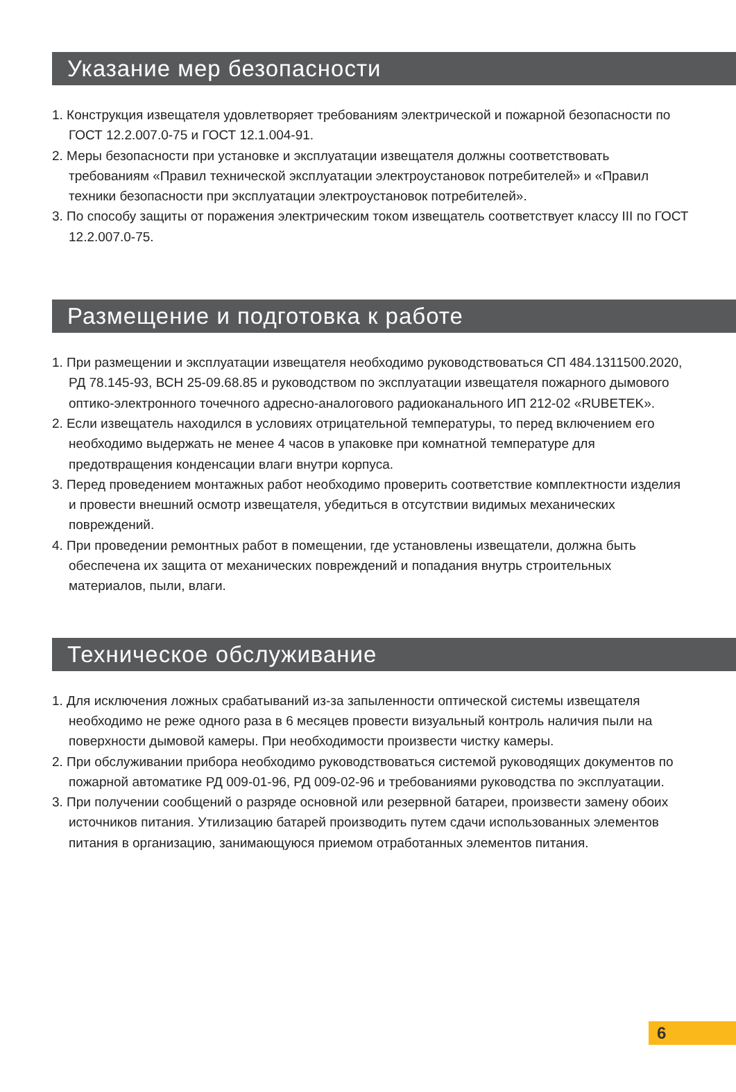Указание мер безопасности
1. Конструкция извещателя удовлетворяет требованиям электрической и пожарной безопасности по ГОСТ 12.2.007.0-75 и ГОСТ 12.1.004-91.
2. Меры безопасности при установке и эксплуатации извещателя должны соответствовать требованиям «Правил технической эксплуатации электроустановок потребителей» и «Правил техники безопасности при эксплуатации электроустановок потребителей».
3. По способу защиты от поражения электрическим током извещатель соответствует классу III по ГОСТ 12.2.007.0-75.
Размещение и подготовка к работе
1. При размещении и эксплуатации извещателя необходимо руководствоваться СП 484.1311500.2020, РД 78.145-93, ВСН 25-09.68.85 и руководством по эксплуатации извещателя пожарного дымового оптико-электронного точечного адресно-аналогового радиоканального ИП 212-02 «RUBETEK».
2. Если извещатель находился в условиях отрицательной температуры, то перед включением его необходимо выдержать не менее 4 часов в упаковке при комнатной температуре для предотвращения конденсации влаги внутри корпуса.
3. Перед проведением монтажных работ необходимо проверить соответствие комплектности изделия и провести внешний осмотр извещателя, убедиться в отсутствии видимых механических повреждений.
4. При проведении ремонтных работ в помещении, где установлены извещатели, должна быть обеспечена их защита от механических повреждений и попадания внутрь строительных материалов, пыли, влаги.
Техническое обслуживание
1. Для исключения ложных срабатываний из-за запыленности оптической системы извещателя необходимо не реже одного раза в 6 месяцев провести визуальный контроль наличия пыли на поверхности дымовой камеры. При необходимости произвести чистку камеры.
2. При обслуживании прибора необходимо руководствоваться системой руководящих документов по пожарной автоматике РД 009-01-96, РД 009-02-96 и требованиями руководства по эксплуатации.
3. При получении сообщений о разряде основной или резервной батареи, произвести замену обоих источников питания. Утилизацию батарей производить путем сдачи использованных элементов питания в организацию, занимающуюся приемом отработанных элементов питания.
6